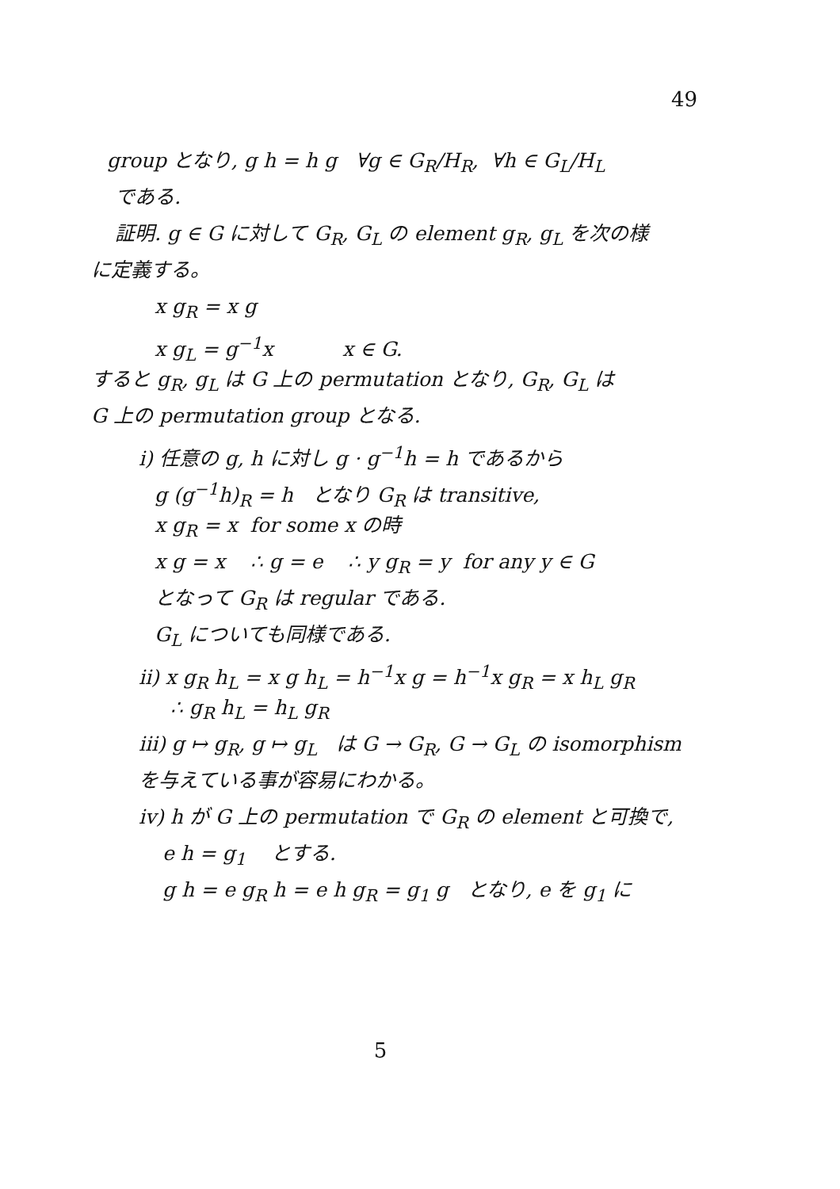49
group となり, g h = h g ∀g ∈ G<sub>R</sub>/H<sub>R</sub>, ∀h ∈ G<sub>L</sub>/H<sub>L</sub>
である.
証明. g ∈ G に対して G<sub>R</sub>, G<sub>L</sub> の element g<sub>R</sub>, g<sub>L</sub> を次の様
に定義する。
x g<sub>R</sub> = x g
x g<sub>L</sub> = g<sup>−1</sup>x x ∈ G.
すると g<sub>R</sub>, g<sub>L</sub> は G 上の permutation となり, G<sub>R</sub>, G<sub>L</sub> は
G 上の permutation group となる.
i) 任意の g, h に対し g · g<sup>−1</sup>h = h であるから
g (g<sup>−1</sup>h)<sub>R</sub> = h となり G<sub>R</sub> は transitive,
x g<sub>R</sub> = x for some x の時
x g = x ∴ g = e ∴ y g<sub>R</sub> = y for any y ∈ G
となって G<sub>R</sub> は regular である.
G<sub>L</sub> についても同様である.
ii) x g<sub>R</sub> h<sub>L</sub> = x g h<sub>L</sub> = h<sup>−1</sup>x g = h<sup>−1</sup>x g<sub>R</sub> = x h<sub>L</sub> g<sub>R</sub>
∴ g<sub>R</sub> h<sub>L</sub> = h<sub>L</sub> g<sub>R</sub>
iii) g ↦ g<sub>R</sub>, g ↦ g<sub>L</sub> は G → G<sub>R</sub>, G → G<sub>L</sub> の isomorphism
を与えている事が容易にわかる。
iv) h が G 上の permutation で G<sub>R</sub> の element と可換で,
e h = g<sub>1</sub> とする.
g h = e g<sub>R</sub> h = e h g<sub>R</sub> = g<sub>1</sub> g となり, e を g<sub>1</sub> に
5